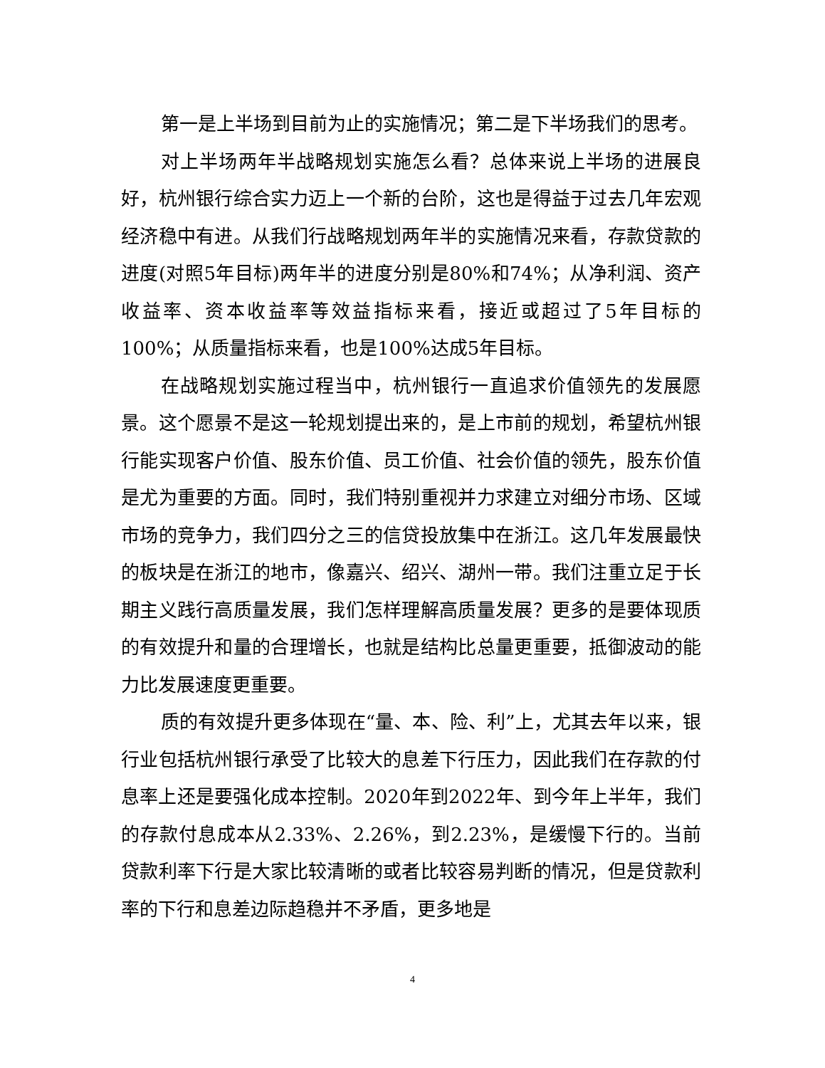第一是上半场到目前为止的实施情况；第二是下半场我们的思考。
对上半场两年半战略规划实施怎么看？总体来说上半场的进展良好，杭州银行综合实力迈上一个新的台阶，这也是得益于过去几年宏观经济稳中有进。从我们行战略规划两年半的实施情况来看，存款贷款的进度(对照5年目标)两年半的进度分别是80%和74%；从净利润、资产收益率、资本收益率等效益指标来看，接近或超过了5年目标的100%；从质量指标来看，也是100%达成5年目标。
在战略规划实施过程当中，杭州银行一直追求价值领先的发展愿景。这个愿景不是这一轮规划提出来的，是上市前的规划，希望杭州银行能实现客户价值、股东价值、员工价值、社会价值的领先，股东价值是尤为重要的方面。同时，我们特别重视并力求建立对细分市场、区域市场的竞争力，我们四分之三的信贷投放集中在浙江。这几年发展最快的板块是在浙江的地市，像嘉兴、绍兴、湖州一带。我们注重立足于长期主义践行高质量发展，我们怎样理解高质量发展？更多的是要体现质的有效提升和量的合理增长，也就是结构比总量更重要，抵御波动的能力比发展速度更重要。
质的有效提升更多体现在“量、本、险、利”上，尤其去年以来，银行业包括杭州银行承受了比较大的息差下行压力，因此我们在存款的付息率上还是要强化成本控制。2020年到2022年、到今年上半年，我们的存款付息成本从2.33%、2.26%，到2.23%，是缓慢下行的。当前贷款利率下行是大家比较清晰的或者比较容易判断的情况，但是贷款利率的下行和息差边际趋稳并不矛盾，更多地是
4